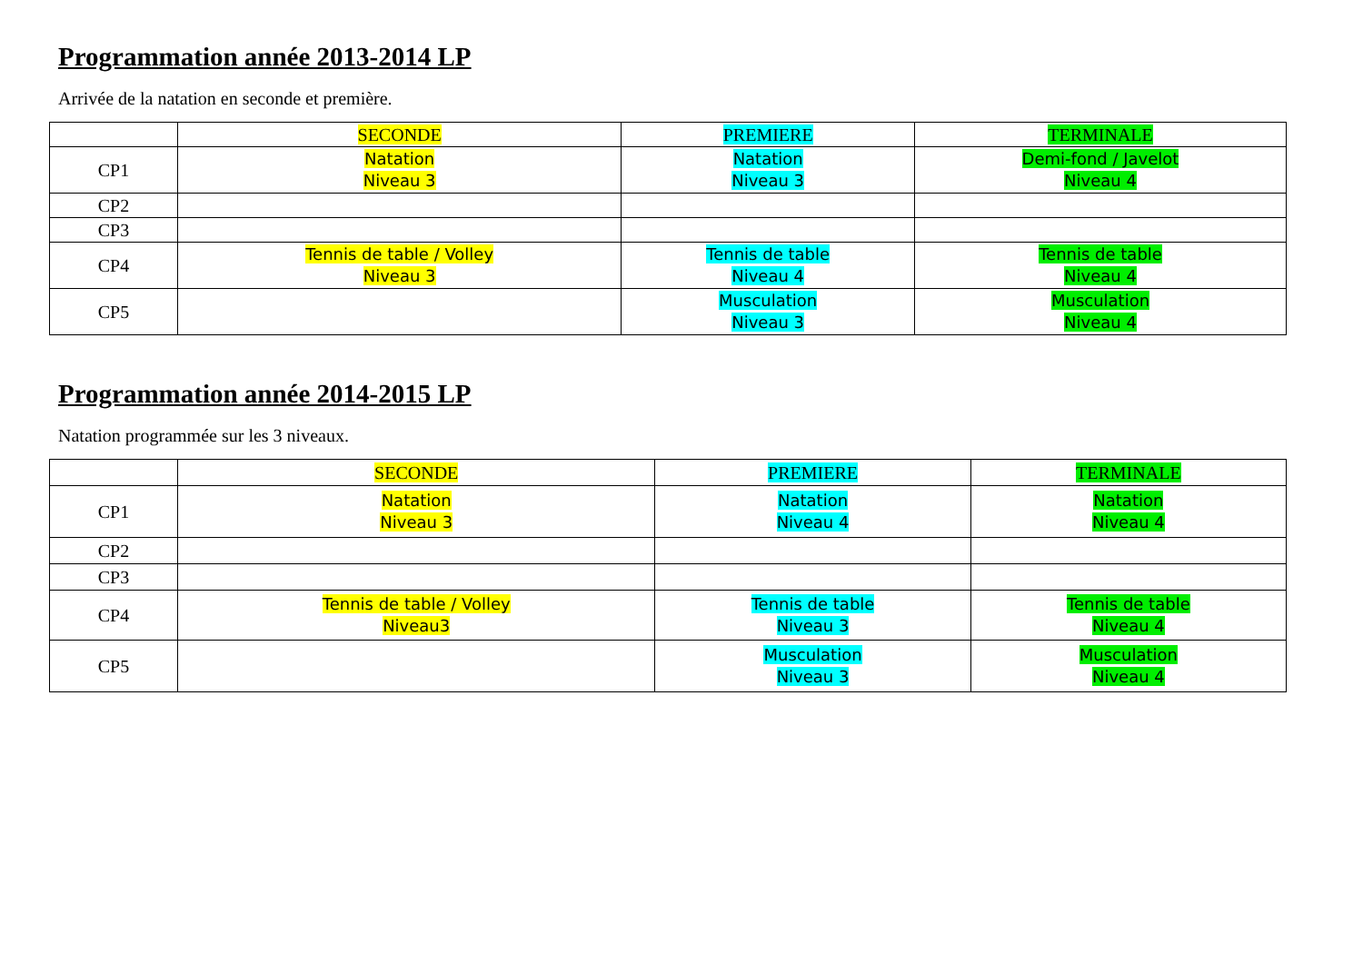Programmation année 2013-2014 LP
Arrivée de la natation en seconde et première.
| | SECONDE | PREMIERE | TERMINALE |
| --- | --- | --- | --- |
| CP1 | Natation Niveau 3 | Natation Niveau 3 | Demi-fond / Javelot Niveau 4 |
| CP2 | | | |
| CP3 | | | |
| CP4 | Tennis de table / Volley Niveau 3 | Tennis de table Niveau 4 | Tennis de table Niveau 4 |
| CP5 | | Musculation Niveau 3 | Musculation Niveau 4 |
Programmation année 2014-2015 LP
Natation programmée sur les 3 niveaux.
| | SECONDE | PREMIERE | TERMINALE |
| --- | --- | --- | --- |
| CP1 | Natation Niveau 3 | Natation Niveau 4 | Natation Niveau 4 |
| CP2 | | | |
| CP3 | | | |
| CP4 | Tennis de table / Volley Niveau3 | Tennis de table Niveau 3 | Tennis de table Niveau 4 |
| CP5 | | Musculation Niveau 3 | Musculation Niveau 4 |